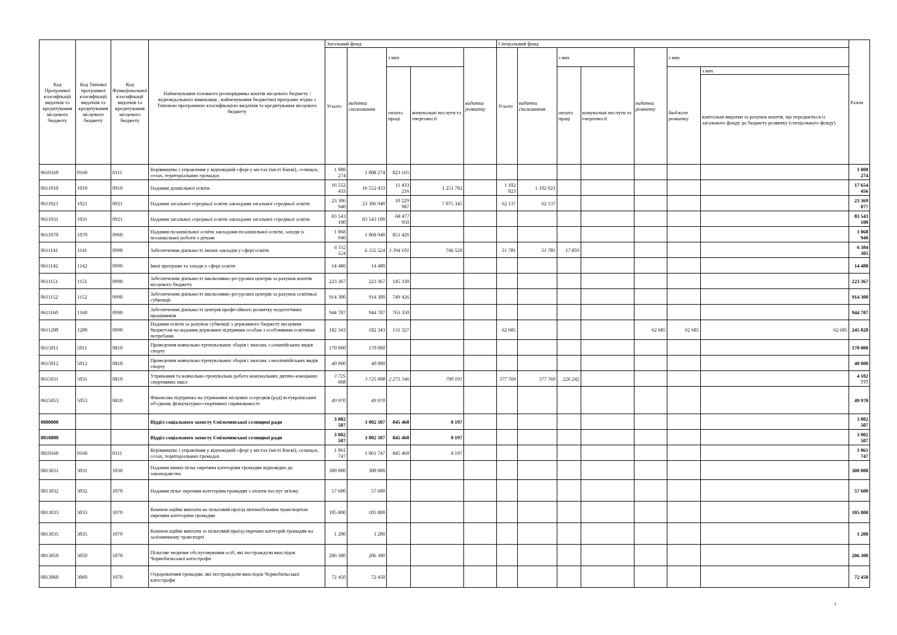| Код Програмної класифікації видатків та кредитування місцевого бюджету | Код Типової програмної класифікації видатків та кредитування місцевого бюджету | Код Функціональної класифікації видатків та кредитування місцевого бюджету | Найменування головного розпорядника коштів місцевого бюджету / відповідального виконавця , найменування бюджетної програми згідно з Типовою програмною класифікацією видатків та кредитування місцевого бюджету | Загальний фонд | | | | | Спеціальний фонд | | | | | | | Разом |
| --- | --- | --- | --- | --- | --- | --- | --- | --- | --- | --- | --- | --- | --- | --- | --- | --- |
| | | | | Усього | видатки споживання | з них | | видатки розвитку | Усього | видатки споживання | з них | | видатки розвитку | з них | | |
| | | | | | | оплата праці | комунальні послуги та енергоносії | | | | оплата праці | комунальні послуги та енергоносії | | бюджет розвитку | з них | |
| | | | | | | | | | | | | | | | капітальні видатки за рахунок коштів, що передаються із загального фонду до бюджету розвитку (спеціального фонду) | |
| 0610160 | 0160 | 0111 | Керівництво і управління у відповідній сфері у містах (місті Києві), селищах, селах, територіальних громадах | 1 008 274 | 1 008 274 | 823 165 | | | | | | | | | | 1 008 274 |
| 0611010 | 1010 | 0910 | Надання дошкільної освіти | 16 552 433 | 16 552 433 | 11 433 216 | 1 251 702 | | 1 102 023 | 1 102 023 | | | | | | 17 654 456 |
| 0611021 | 1021 | 0921 | Надання загальної середньої освіти закладами загальної середньої освіти | 23 306 940 | 23 306 940 | 10 229 987 | 7 075 345 | | 62 137 | 62 137 | | | | | | 23 369 077 |
| 0611031 | 1031 | 0921 | Надання загальної середньої освіти закладами загальної середньої освіти | 83 543 100 | 83 543 100 | 68 477 950 | | | | | | | | | | 83 543 100 |
| 0611070 | 1070 | 0960 | Надання позашкільної освіти закладами позашкільної освіти, заходи із позашкільної роботи з дітьми | 1 068 940 | 1 068 940 | 851 426 | | | | | | | | | | 1 068 940 |
| 0611141 | 1141 | 0990 | Забезпечення діяльності інших закладів у сфері освіти | 6 332 524 | 6 332 524 | 3 394 101 | 746 520 | | 51 781 | 51 781 | 17 859 | | | | | 6 384 305 |
| 0611142 | 1142 | 0990 | Інші програми та заходи у сфері освіти | 14 480 | 14 480 | | | | | | | | | | | 14 480 |
| 0611151 | 1151 | 0990 | Забезпечення діяльності інклюзивно-ресурсних центрів за рахунок коштів місцевого бюджету | 223 367 | 223 367 | 145 330 | | | | | | | | | | 223 367 |
| 0611152 | 1152 | 0990 | Забезпечення діяльності інклюзивно-ресурсних центрів за рахунок освітньої субвенції | 914 300 | 914 300 | 749 426 | | | | | | | | | | 914 300 |
| 0611160 | 1160 | 0990 | Забезпечення діяльності центрів професійного розвитку педагогічних працівників | 944 787 | 944 787 | 763 350 | | | | | | | | | | 944 787 |
| 0611200 | 1200 | 0990 | Надання освіти за рахунок субвенції з державного бюджету місцевим бюджетам на надання державної підтримки особам з особливими освітніми потребами | 182 343 | 182 343 | 131 327 | | | 62 685 | | | | 62 685 | 62 685 | 62 685 | 245 028 |
| 0615011 | 5011 | 0810 | Проведення навчально-тренувальних зборів і змагань з олімпійських видів спорту | 170 000 | 170 000 | | | | | | | | | | | 170 000 |
| 0615012 | 5012 | 0810 | Проведення навчально-тренувальних зборів і змагань з неолімпійських видів спорту | 40 000 | 40 000 | | | | | | | | | | | 40 000 |
| 0615031 | 5031 | 0810 | Утримання та навчально-тренувальна робота комунальних дитячо-юнацьких спортивних шкіл | 3 725 008 | 3 725 008 | 2 271 346 | 790 193 | | 377 769 | 377 769 | 226 242 | | | | | 4 102 777 |
| 0615053 | 5053 | 0810 | Фінансова підтримка на утримання місцевих осередків (рад) всеукраїнських об'єднань фізкультурно-спортивної спрямованості | 49 970 | 49 970 | | | | | | | | | | | 49 970 |
| 0800000 | | | Відділ соціального захисту Ємільчинської селищної ради | 3 002 507 | 3 002 507 | 845 460 | 8 197 | | | | | | | | | 3 002 507 |
| 0810000 | | | Відділ соціального захисту Ємільчинської селищної ради | 3 002 507 | 3 002 507 | 845 460 | 8 197 | | | | | | | | | 3 002 507 |
| 0810160 | 0160 | 0111 | Керівництво і управління у відповідній сфері у містах (місті Києві), селищах, селах, територіальних громадах | 1 061 747 | 1 061 747 | 845 460 | 8 197 | | | | | | | | | 1 061 747 |
| 0813031 | 3031 | 1030 | Надання інших пільг окремим категоріям громадян відповідно до законодавства | 300 000 | 300 000 | | | | | | | | | | | 300 000 |
| 0813032 | 3032 | 1070 | Надання пільг окремим категоріям громадян з оплати послуг зв'язку | 57 600 | 57 600 | | | | | | | | | | | 57 600 |
| 0813033 | 3033 | 1070 | Компенсаційні виплати на пільговий проїзд автомобільним транспортом окремим категоріям громадян | 105 800 | 105 800 | | | | | | | | | | | 105 800 |
| 0813035 | 3035 | 1070 | Компенсаційні виплати за пільговий проїзд окремих категорій громадян на залізничному транспорті | 1 200 | 1 200 | | | | | | | | | | | 1 200 |
| 0813050 | 3050 | 1070 | Пільгове медичне обслуговування осіб, які постраждали внаслідок Чорнобильської катастрофи | 206 300 | 206 300 | | | | | | | | | | | 206 300 |
| 0813060 | 3060 | 1070 | Оздоровлення громадян, які постраждали внаслідок Чорнобильської катастрофи | 72 450 | 72 450 | | | | | | | | | | | 72 450 |
2